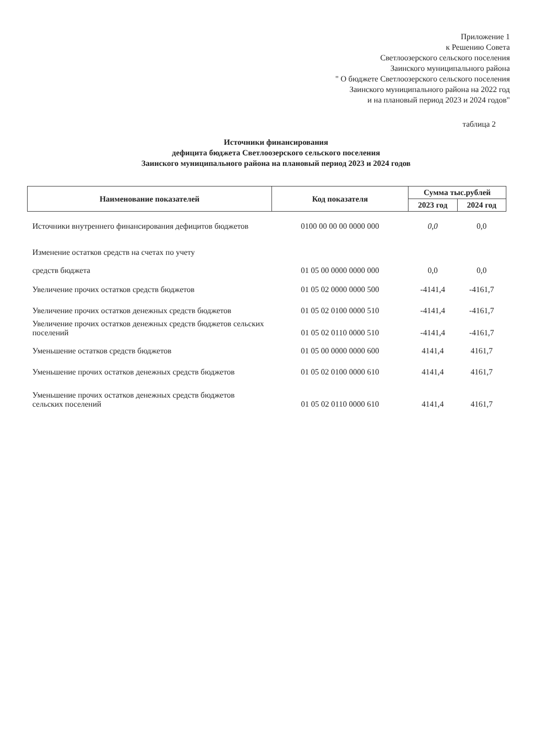Приложение 1
к Решению Совета
Светлоозерского сельского поселения
Заинского муниципального района
" О бюджете Светлоозерского сельского поселения
Заинского муниципального района на 2022 год
и на плановый период 2023 и 2024 годов"
таблица 2
Источники финансирования
дефицита бюджета Светлоозерского сельского поселения
Заинского муниципального района на плановый период 2023 и 2024 годов
| Наименование показателей | Код показателя | Сумма тыс.рублей | |
| --- | --- | --- | --- |
| | | 2023 год | 2024 год |
| Источники внутреннего финансирования дефицитов бюджетов | 0100 00 00 00 0000 000 | 0,0 | 0,0 |
| Изменение остатков средств на счетах по учету средств бюджета | 01 05 00 0000 0000 000 | 0,0 | 0,0 |
| Увеличение прочих остатков средств бюджетов | 01 05 02 0000 0000 500 | -4141,4 | -4161,7 |
| Увеличение прочих остатков денежных средств бюджетов | 01 05 02 0100 0000 510 | -4141,4 | -4161,7 |
| Увеличение прочих остатков денежных средств бюджетов сельских поселений | 01 05 02 0110 0000 510 | -4141,4 | -4161,7 |
| Уменьшение остатков средств бюджетов | 01 05 00 0000 0000 600 | 4141,4 | 4161,7 |
| Уменьшение прочих остатков денежных средств бюджетов | 01 05 02 0100 0000 610 | 4141,4 | 4161,7 |
| Уменьшение прочих остатков денежных средств бюджетов сельских поселений | 01 05 02 0110 0000 610 | 4141,4 | 4161,7 |